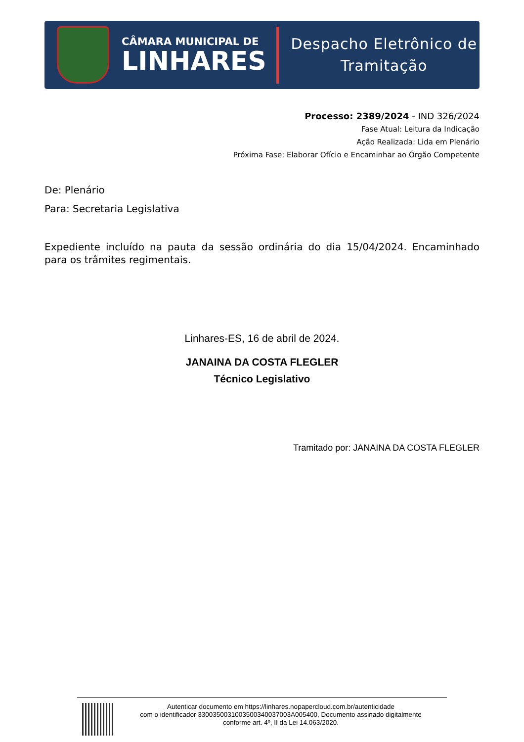CÂMARA MUNICIPAL DE
LINHARES
Despacho Eletrônico de
Tramitação
Processo: 2389/2024 - IND 326/2024
Fase Atual: Leitura da Indicação
Ação Realizada: Lida em Plenário
Próxima Fase: Elaborar Ofício e Encaminhar ao Órgão Competente
De: Plenário
Para: Secretaria Legislativa
Expediente incluído na pauta da sessão ordinária do dia 15/04/2024. Encaminhado para os trâmites regimentais.
Linhares-ES, 16 de abril de 2024.
JANAINA DA COSTA FLEGLER
Técnico Legislativo
Tramitado por: JANAINA DA COSTA FLEGLER
Autenticar documento em https://linhares.nopapercloud.com.br/autenticidade
com o identificador 3300350031003500340037003A005400, Documento assinado digitalmente
conforme art. 4º, II da Lei 14.063/2020.